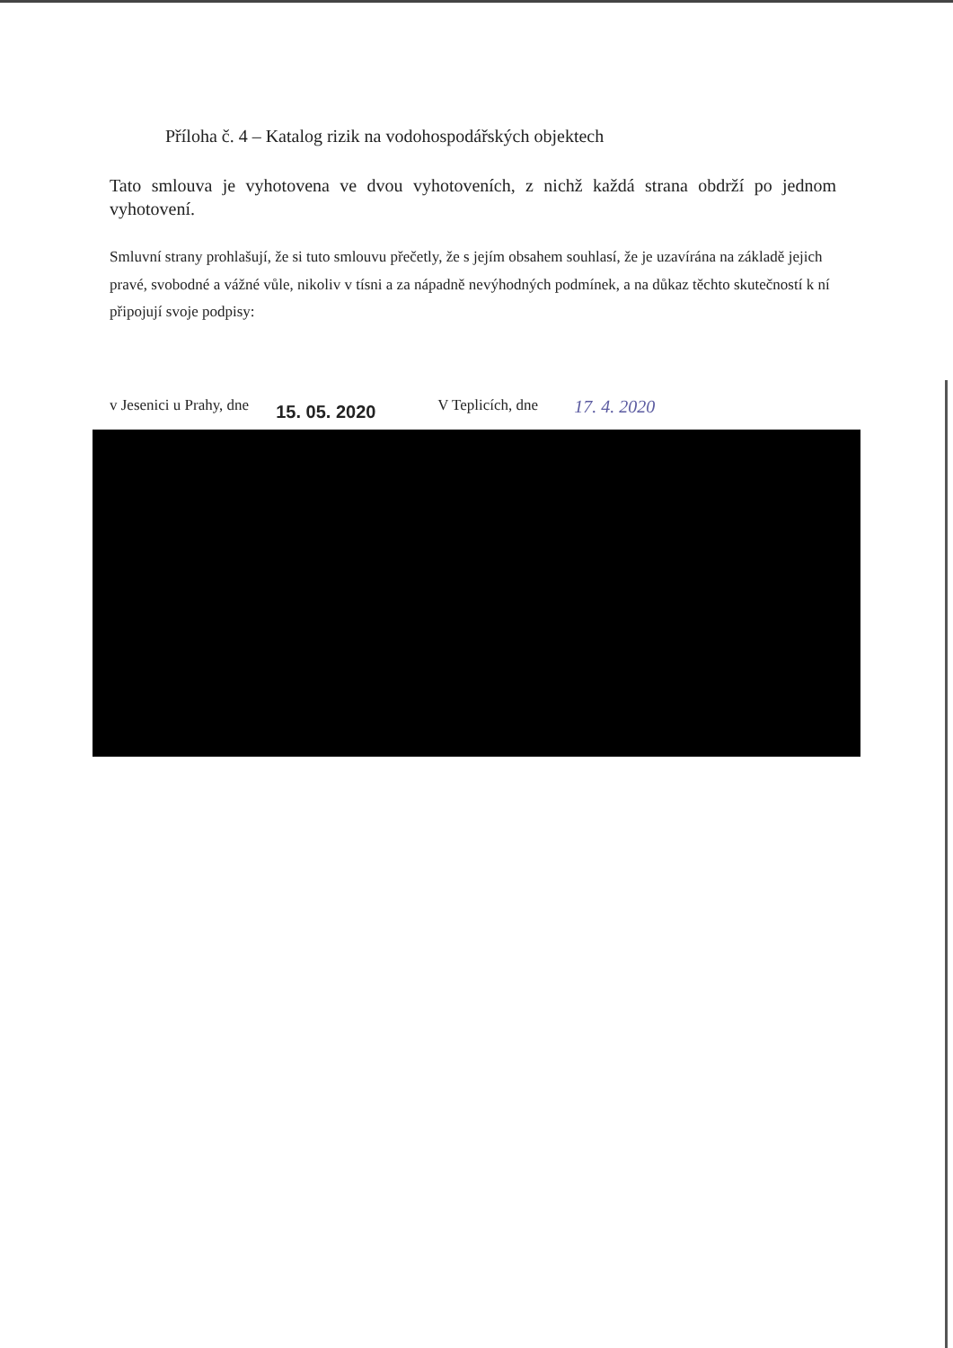Příloha č. 4 – Katalog rizik na vodohospodářských objektech
Tato smlouva je vyhotovena ve dvou vyhotoveních, z nichž každá strana obdrží po jednom vyhotovení.
Smluvní strany prohlašují, že si tuto smlouvu přečetly, že s jejím obsahem souhlasí, že je uzavírána na základě jejich pravé, svobodné a vážné vůle, nikoliv v tísni a za nápadně nevýhodných podmínek, a na důkaz těchto skutečností k ní připojují svoje podpisy:
v Jesenici u Prahy, dne 15. 05. 2020 V Teplicích, dne 17. 4. 2020